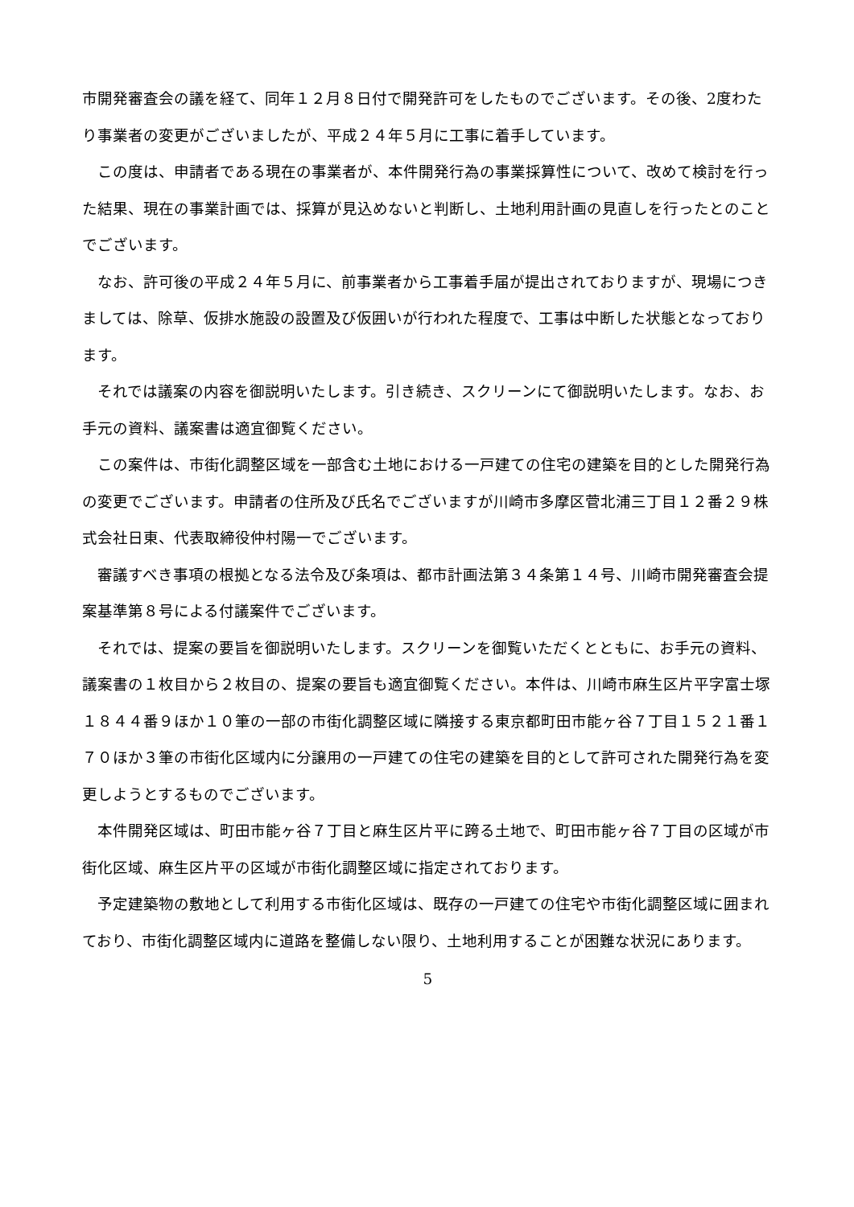市開発審査会の議を経て、同年１２月８日付で開発許可をしたものでございます。その後、2度わたり事業者の変更がございましたが、平成２４年５月に工事に着手しています。
　この度は、申請者である現在の事業者が、本件開発行為の事業採算性について、改めて検討を行った結果、現在の事業計画では、採算が見込めないと判断し、土地利用計画の見直しを行ったとのことでございます。
　なお、許可後の平成２４年５月に、前事業者から工事着手届が提出されておりますが、現場につきましては、除草、仮排水施設の設置及び仮囲いが行われた程度で、工事は中断した状態となっております。
　それでは議案の内容を御説明いたします。引き続き、スクリーンにて御説明いたします。なお、お手元の資料、議案書は適宜御覧ください。
　この案件は、市街化調整区域を一部含む土地における一戸建ての住宅の建築を目的とした開発行為の変更でございます。申請者の住所及び氏名でございますが川崎市多摩区菅北浦三丁目１２番２９株式会社日東、代表取締役仲村陽一でございます。
　審議すべき事項の根拠となる法令及び条項は、都市計画法第３４条第１４号、川崎市開発審査会提案基準第８号による付議案件でございます。
　それでは、提案の要旨を御説明いたします。スクリーンを御覧いただくとともに、お手元の資料、議案書の１枚目から２枚目の、提案の要旨も適宜御覧ください。本件は、川崎市麻生区片平字富士塚１８４４番９ほか１０筆の一部の市街化調整区域に隣接する東京都町田市能ヶ谷７丁目１５２１番１７０ほか３筆の市街化区域内に分譲用の一戸建ての住宅の建築を目的として許可された開発行為を変更しようとするものでございます。
　本件開発区域は、町田市能ヶ谷７丁目と麻生区片平に跨る土地で、町田市能ヶ谷７丁目の区域が市街化区域、麻生区片平の区域が市街化調整区域に指定されております。
　予定建築物の敷地として利用する市街化区域は、既存の一戸建ての住宅や市街化調整区域に囲まれており、市街化調整区域内に道路を整備しない限り、土地利用することが困難な状況にあります。
5